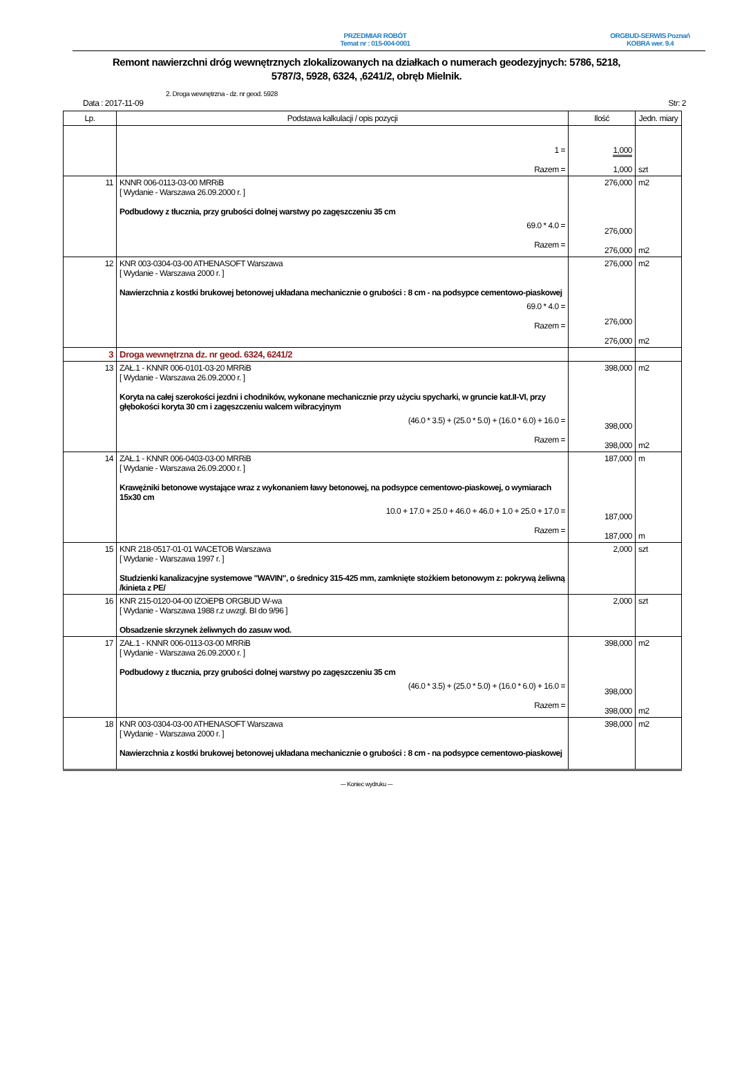PRZEDMIAR ROBÓT
Temat nr : 015-004-0001
ORGBUD-SERWIS Poznań
KOBRA wer. 9.4
Remont nawierzchni dróg wewnętrznych zlokalizowanych na działkach o numerach geodezyjnych: 5786, 5218, 5787/3, 5928, 6324, ,6241/2, obręb Mielnik.
Data : 2017-11-09
2. Droga wewnętrzna - dz. nr geod. 5928
Str: 2
| Lp. | Podstawa kalkulacji / opis pozycji | Ilość | Jedn. miary |
| --- | --- | --- | --- |
| | 1 = Razem = | 1,000 1,000 | szt |
| 11 | KNNR 006-0113-03-00 MRRiB [ Wydanie - Warszawa 26.09.2000 r. ] Podbudowy z tłucznia, przy grubości dolnej warstwy po zagęszczeniu 35 cm 69.0 * 4.0 = Razem = | 276,000 276,000 276,000 | m2 m2 |
| 12 | KNR 003-0304-03-00 ATHENASOFT Warszawa [ Wydanie - Warszawa 2000 r. ] Nawierzchnia z kostki brukowej betonowej układana mechanicznie o grubości : 8 cm - na podsypce cementowo-piaskowej 69.0 * 4.0 = Razem = | 276,000 276,000 276,000 | m2 m2 |
| 3 | Droga wewnętrzna dz. nr geod. 6324, 6241/2 | | |
| 13 | ZAŁ.1 - KNNR 006-0101-03-20 MRRiB [ Wydanie - Warszawa 26.09.2000 r. ] Koryta na całej szerokości jezdni i chodników, wykonane mechanicznie przy użyciu spycharki, w gruncie kat.II-VI, przy głębokości koryta 30 cm i zagęszczeniu walcem wibracyjnym (46.0 * 3.5) + (25.0 * 5.0) + (16.0 * 6.0) + 16.0 = Razem = | 398,000 398,000 398,000 | m2 m2 |
| 14 | ZAŁ.1 - KNNR 006-0403-03-00 MRRiB [ Wydanie - Warszawa 26.09.2000 r. ] Krawężniki betonowe wystające wraz z wykonaniem ławy betonowej, na podsypce cementowo-piaskowej, o wymiarach 15x30 cm 10.0 + 17.0 + 25.0 + 46.0 + 46.0 + 1.0 + 25.0 + 17.0 = Razem = | 187,000 187,000 187,000 | m m |
| 15 | KNR 218-0517-01-01 WACETOB Warszawa [ Wydanie - Warszawa 1997 r. ] Studzienki kanalizacyjne systemowe "WAVIN", o średnicy 315-425 mm, zamknięte stożkiem betonowym z: pokrywą żeliwną /kinieta z PE/ | 2,000 | szt |
| 16 | KNR 215-0120-04-00 IZOiEPB ORGBUD W-wa [ Wydanie - Warszawa 1988 r.z uwzgl. BI do 9/96 ] Obsadzenie skrzynek żeliwnych do zasuw wod. | 2,000 | szt |
| 17 | ZAŁ.1 - KNNR 006-0113-03-00 MRRiB [ Wydanie - Warszawa 26.09.2000 r. ] Podbudowy z tłucznia, przy grubości dolnej warstwy po zagęszczeniu 35 cm (46.0 * 3.5) + (25.0 * 5.0) + (16.0 * 6.0) + 16.0 = Razem = | 398,000 398,000 398,000 | m2 m2 |
| 18 | KNR 003-0304-03-00 ATHENASOFT Warszawa [ Wydanie - Warszawa 2000 r. ] Nawierzchnia z kostki brukowej betonowej układana mechanicznie o grubości : 8 cm - na podsypce cementowo-piaskowej | 398,000 | m2 |
--- Koniec wydruku ---